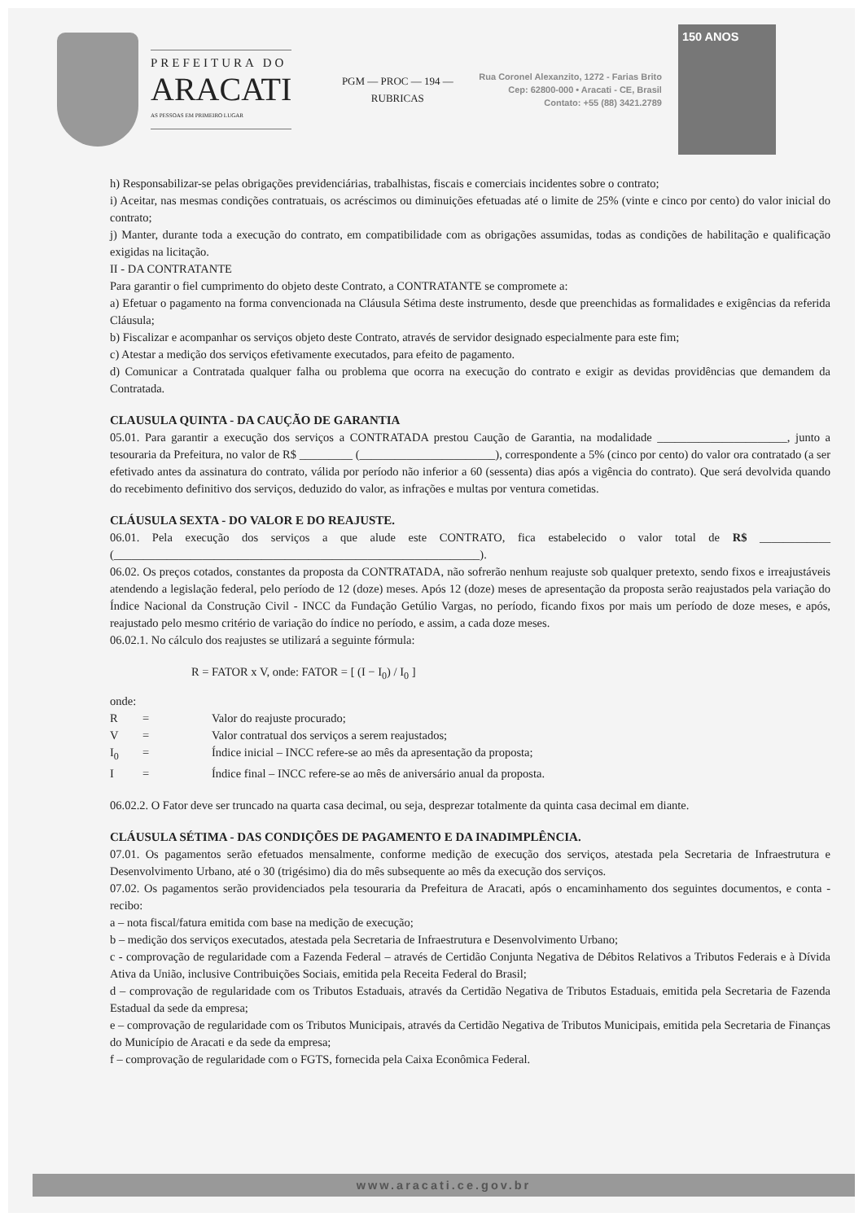PREFEITURA DO
ARACATI
AS PESSOAS EM PRIMEIRO LUGAR
PGM — PROC — 194 — RUBRICAS
Rua Coronel Alexanzito, 1272 - Farias Brito
Cep: 62800-000 • Aracati - CE, Brasil
Contato: +55 (88) 3421.2789
150 ANOS
h) Responsabilizar-se pelas obrigações previdenciárias, trabalhistas, fiscais e comerciais incidentes sobre o contrato;
i) Aceitar, nas mesmas condições contratuais, os acréscimos ou diminuições efetuadas até o limite de 25% (vinte e cinco por cento) do valor inicial do contrato;
j) Manter, durante toda a execução do contrato, em compatibilidade com as obrigações assumidas, todas as condições de habilitação e qualificação exigidas na licitação.
II - DA CONTRATANTE
Para garantir o fiel cumprimento do objeto deste Contrato, a CONTRATANTE se compromete a:
a) Efetuar o pagamento na forma convencionada na Cláusula Sétima deste instrumento, desde que preenchidas as formalidades e exigências da referida Cláusula;
b) Fiscalizar e acompanhar os serviços objeto deste Contrato, através de servidor designado especialmente para este fim;
c) Atestar a medição dos serviços efetivamente executados, para efeito de pagamento.
d) Comunicar a Contratada qualquer falha ou problema que ocorra na execução do contrato e exigir as devidas providências que demandem da Contratada.
CLAUSULA QUINTA - DA CAUÇÃO DE GARANTIA
05.01. Para garantir a execução dos serviços a CONTRATADA prestou Caução de Garantia, na modalidade ______________________, junto a tesouraria da Prefeitura, no valor de R$ _________ (_______________________), correspondente a 5% (cinco por cento) do valor ora contratado (a ser efetivado antes da assinatura do contrato, válida por período não inferior a 60 (sessenta) dias após a vigência do contrato). Que será devolvida quando do recebimento definitivo dos serviços, deduzido do valor, as infrações e multas por ventura cometidas.
CLÁUSULA SEXTA - DO VALOR E DO REAJUSTE.
06.01. Pela execução dos serviços a que alude este CONTRATO, fica estabelecido o valor total de R$ ____________ (______________________________________________________________).
06.02. Os preços cotados, constantes da proposta da CONTRATADA, não sofrerão nenhum reajuste sob qualquer pretexto, sendo fixos e irreajustáveis atendendo a legislação federal, pelo período de 12 (doze) meses. Após 12 (doze) meses de apresentação da proposta serão reajustados pela variação do Índice Nacional da Construção Civil - INCC da Fundação Getúlio Vargas, no período, ficando fixos por mais um período de doze meses, e após, reajustado pelo mesmo critério de variação do índice no período, e assim, a cada doze meses.
06.02.1. No cálculo dos reajustes se utilizará a seguinte fórmula:
R = FATOR x V, onde: FATOR = [ (I − I<sub>0</sub>) / I<sub>0</sub> ]
onde:
R = Valor do reajuste procurado; V = Valor contratual dos serviços a serem reajustados; I<sub>0</sub> = Índice inicial – INCC refere-se ao mês da apresentação da proposta; I = Índice final – INCC refere-se ao mês de aniversário anual da proposta.
06.02.2. O Fator deve ser truncado na quarta casa decimal, ou seja, desprezar totalmente da quinta casa decimal em diante.
CLÁUSULA SÉTIMA - DAS CONDIÇÕES DE PAGAMENTO E DA INADIMPLÊNCIA.
07.01. Os pagamentos serão efetuados mensalmente, conforme medição de execução dos serviços, atestada pela Secretaria de Infraestrutura e Desenvolvimento Urbano, até o 30 (trigésimo) dia do mês subsequente ao mês da execução dos serviços.
07.02. Os pagamentos serão providenciados pela tesouraria da Prefeitura de Aracati, após o encaminhamento dos seguintes documentos, e conta - recibo:
a – nota fiscal/fatura emitida com base na medição de execução;
b – medição dos serviços executados, atestada pela Secretaria de Infraestrutura e Desenvolvimento Urbano;
c - comprovação de regularidade com a Fazenda Federal – através de Certidão Conjunta Negativa de Débitos Relativos a Tributos Federais e à Dívida Ativa da União, inclusive Contribuições Sociais, emitida pela Receita Federal do Brasil;
d – comprovação de regularidade com os Tributos Estaduais, através da Certidão Negativa de Tributos Estaduais, emitida pela Secretaria de Fazenda Estadual da sede da empresa;
e – comprovação de regularidade com os Tributos Municipais, através da Certidão Negativa de Tributos Municipais, emitida pela Secretaria de Finanças do Município de Aracati e da sede da empresa;
f – comprovação de regularidade com o FGTS, fornecida pela Caixa Econômica Federal.
www.aracati.ce.gov.br